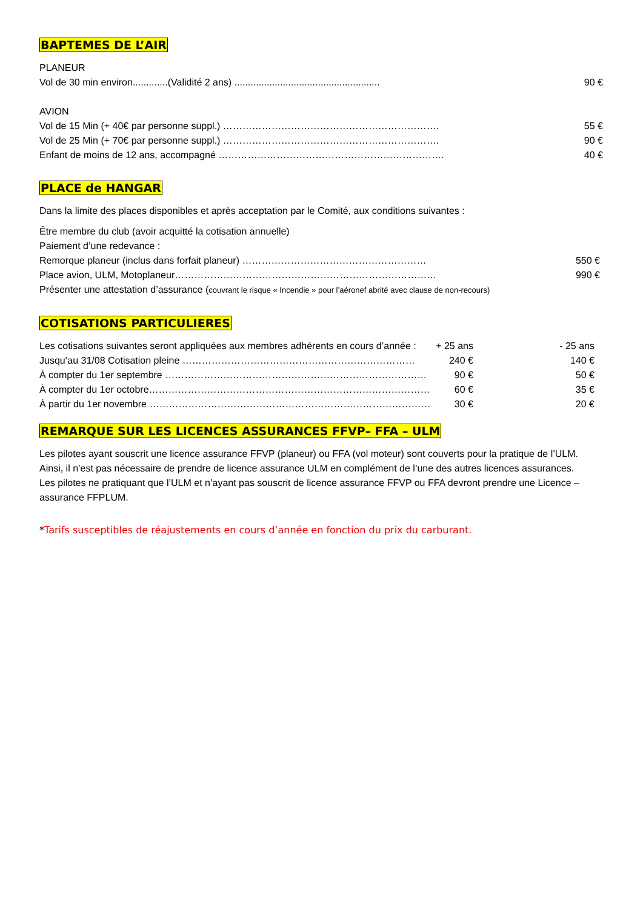BAPTEMES DE L’AIR
PLANEUR
| Vol de 30 min environ.............(Validité 2 ans) ...................................................... | 90 € |
AVION
| Vol de 15 Min (+ 40€ par personne suppl.) …………………………………………………………. | 55 € |
| Vol de 25 Min (+ 70€ par personne suppl.) …………………………………………………………. | 90 € |
| Enfant de moins de 12 ans, accompagné ……………………………………………………………. | 40 € |
PLACE de HANGAR
Dans la limite des places disponibles et après acceptation par le Comité, aux conditions suivantes :
Être membre du club (avoir acquitté la cotisation annuelle)
Paiement d’une redevance :
| Remorque planeur (inclus dans forfait planeur) ………………………………………………… | 550 € |
| Place avion, ULM, Motoplaneur……………………………………………………………………… | 990 € |
Présenter une attestation d’assurance (couvrant le risque « Incendie » pour l’aéronef abrité avec clause de non-recours)
COTISATIONS PARTICULIERES
| Les cotisations suivantes seront appliquées aux membres adhérents en cours d’année : | + 25 ans | - 25 ans |
| Jusqu’au 31/08 Cotisation pleine ……………………………………………………………… | 240 € | 140 € |
| À compter du 1er septembre ……………………………………………………………………… | 90 € | 50 € |
| À compter du 1er octobre…………………………………………………………………………… | 60 € | 35 € |
| À partir du 1er novembre …………………………………………………………………………… | 30 € | 20 € |
REMARQUE SUR LES LICENCES ASSURANCES FFVP– FFA – ULM
Les pilotes ayant souscrit une licence assurance FFVP (planeur) ou FFA (vol moteur) sont couverts pour la pratique de l’ULM.
Ainsi, il n’est pas nécessaire de prendre de licence assurance ULM en complément de l’une des autres licences assurances.
Les pilotes ne pratiquant que l’ULM et n’ayant pas souscrit de licence assurance FFVP ou FFA devront prendre une Licence – assurance FFPLUM.
*Tarifs susceptibles de réajustements en cours d’année en fonction du prix du carburant.